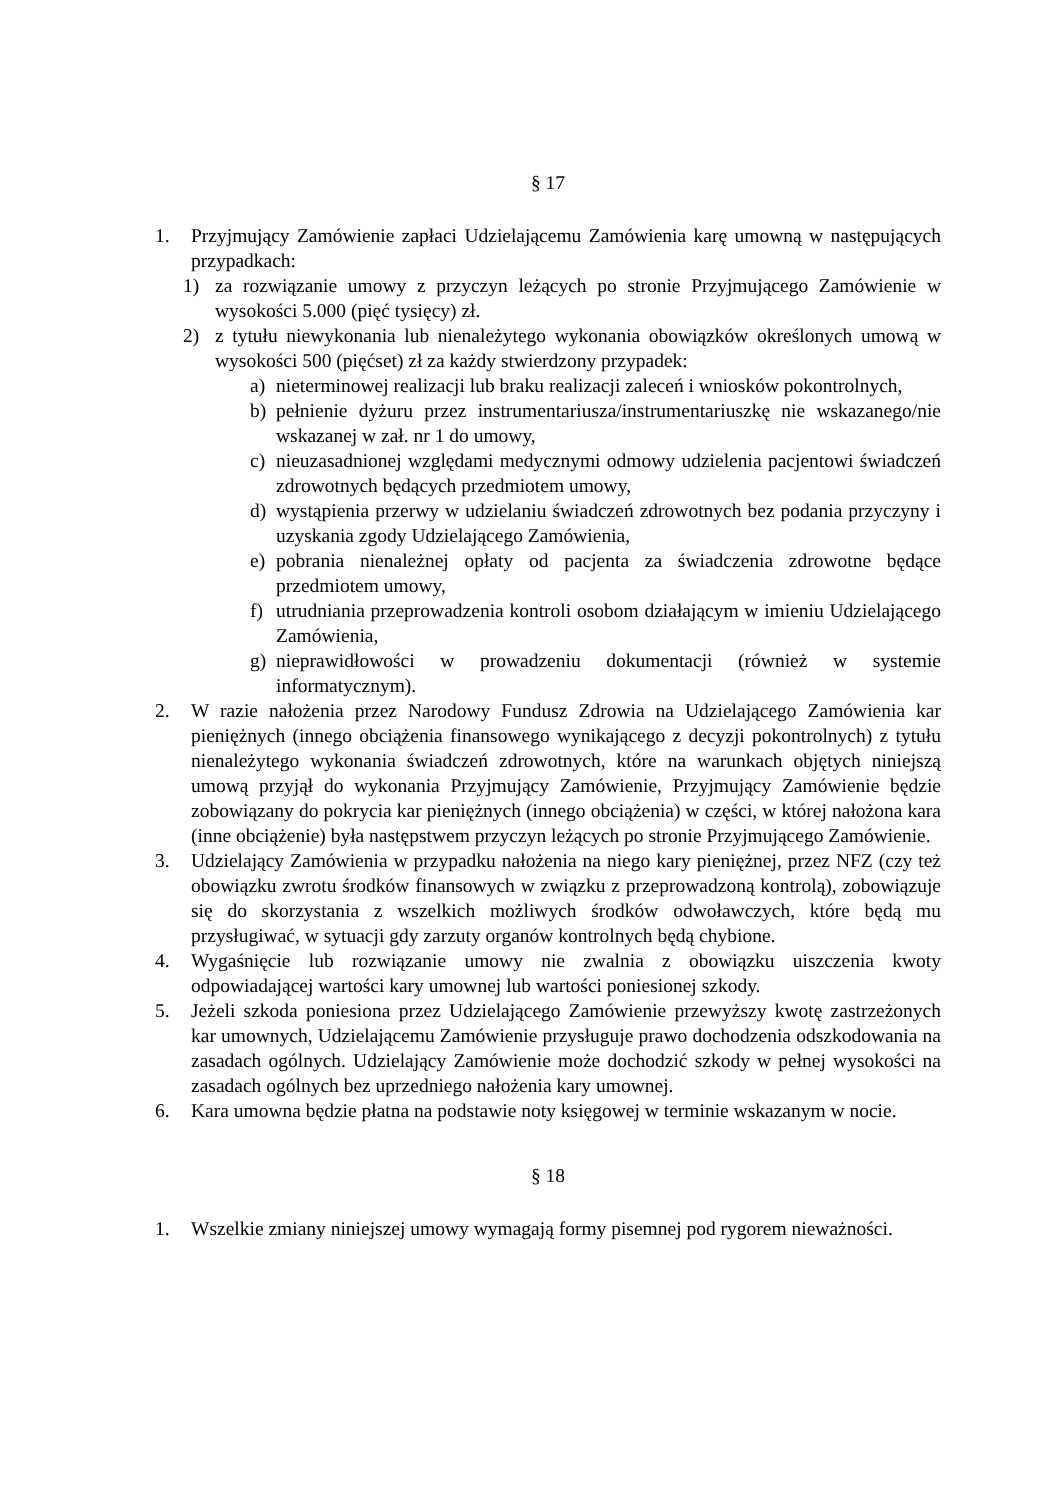§ 17
1. Przyjmujący Zamówienie zapłaci Udzielającemu Zamówienia karę umowną w następujących przypadkach:
1) za rozwiązanie umowy z przyczyn leżących po stronie Przyjmującego Zamówienie w wysokości 5.000 (pięć tysięcy) zł.
2) z tytułu niewykonania lub nienależytego wykonania obowiązków określonych umową w wysokości 500 (pięćset) zł za każdy stwierdzony przypadek:
a) nieterminowej realizacji lub braku realizacji zaleceń i wniosków pokontrolnych,
b) pełnienie dyżuru przez instrumentariusza/instrumentariuszkę nie wskazanego/nie wskazanej w zał. nr 1 do umowy,
c) nieuzasadnionej względami medycznymi odmowy udzielenia pacjentowi świadczeń zdrowotnych będących przedmiotem umowy,
d) wystąpienia przerwy w udzielaniu świadczeń zdrowotnych bez podania przyczyny i uzyskania zgody Udzielającego Zamówienia,
e) pobrania nienależnej opłaty od pacjenta za świadczenia zdrowotne będące przedmiotem umowy,
f) utrudniania przeprowadzenia kontroli osobom działającym w imieniu Udzielającego Zamówienia,
g) nieprawidłowości w prowadzeniu dokumentacji (również w systemie informatycznym).
2. W razie nałożenia przez Narodowy Fundusz Zdrowia na Udzielającego Zamówienia kar pieniężnych (innego obciążenia finansowego wynikającego z decyzji pokontrolnych) z tytułu nienależytego wykonania świadczeń zdrowotnych, które na warunkach objętych niniejszą umową przyjął do wykonania Przyjmujący Zamówienie, Przyjmujący Zamówienie będzie zobowiązany do pokrycia kar pieniężnych (innego obciążenia) w części, w której nałożona kara (inne obciążenie) była następstwem przyczyn leżących po stronie Przyjmującego Zamówienie.
3. Udzielający Zamówienia w przypadku nałożenia na niego kary pieniężnej, przez NFZ (czy też obowiązku zwrotu środków finansowych w związku z przeprowadzoną kontrolą), zobowiązuje się do skorzystania z wszelkich możliwych środków odwoławczych, które będą mu przysługiwać, w sytuacji gdy zarzuty organów kontrolnych będą chybione.
4. Wygaśnięcie lub rozwiązanie umowy nie zwalnia z obowiązku uiszczenia kwoty odpowiadającej wartości kary umownej lub wartości poniesionej szkody.
5. Jeżeli szkoda poniesiona przez Udzielającego Zamówienie przewyższy kwotę zastrzeżonych kar umownych, Udzielającemu Zamówienie przysługuje prawo dochodzenia odszkodowania na zasadach ogólnych. Udzielający Zamówienie może dochodzić szkody w pełnej wysokości na zasadach ogólnych bez uprzedniego nałożenia kary umownej.
6. Kara umowna będzie płatna na podstawie noty księgowej w terminie wskazanym w nocie.
§ 18
1. Wszelkie zmiany niniejszej umowy wymagają formy pisemnej pod rygorem nieważności.